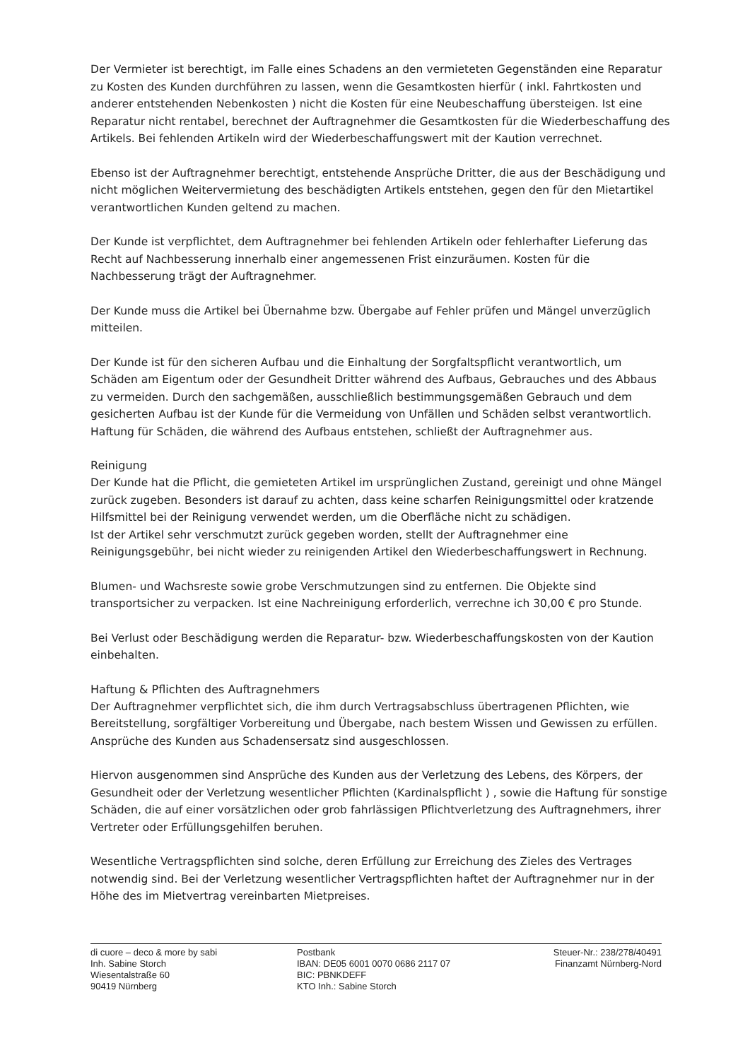Der Vermieter ist berechtigt, im Falle eines Schadens an den vermieteten Gegenständen eine Reparatur zu Kosten des Kunden durchführen zu lassen, wenn die Gesamtkosten hierfür ( inkl. Fahrtkosten und anderer entstehenden Nebenkosten ) nicht die Kosten für eine Neubeschaffung übersteigen. Ist eine Reparatur nicht rentabel, berechnet der Auftragnehmer die Gesamtkosten für die Wiederbeschaffung des Artikels. Bei fehlenden Artikeln wird der Wiederbeschaffungswert mit der Kaution verrechnet.
Ebenso ist der Auftragnehmer berechtigt, entstehende Ansprüche Dritter, die aus der Beschädigung und nicht möglichen Weitervermietung des beschädigten Artikels entstehen, gegen den für den Mietartikel verantwortlichen Kunden geltend zu machen.
Der Kunde ist verpflichtet, dem Auftragnehmer bei fehlenden Artikeln oder fehlerhafter Lieferung das Recht auf Nachbesserung innerhalb einer angemessenen Frist einzuräumen. Kosten für die Nachbesserung trägt der Auftragnehmer.
Der Kunde muss die Artikel bei Übernahme bzw. Übergabe auf Fehler prüfen und Mängel unverzüglich mitteilen.
Der Kunde ist für den sicheren Aufbau und die Einhaltung der Sorgfaltspflicht verantwortlich, um Schäden am Eigentum oder der Gesundheit Dritter während des Aufbaus, Gebrauches und des Abbaus zu vermeiden. Durch den sachgemäßen, ausschließlich bestimmungsgemäßen Gebrauch und dem gesicherten Aufbau ist der Kunde für die Vermeidung von Unfällen und Schäden selbst verantwortlich. Haftung für Schäden, die während des Aufbaus entstehen, schließt der Auftragnehmer aus.
Reinigung
Der Kunde hat die Pflicht, die gemieteten Artikel im ursprünglichen Zustand, gereinigt und ohne Mängel zurück zugeben. Besonders ist darauf zu achten, dass keine scharfen Reinigungsmittel oder kratzende Hilfsmittel bei der Reinigung verwendet werden, um die Oberfläche nicht zu schädigen.
Ist der Artikel sehr verschmutzt zurück gegeben worden, stellt der Auftragnehmer eine Reinigungsgebühr, bei nicht wieder zu reinigenden Artikel den Wiederbeschaffungswert in Rechnung.
Blumen- und Wachsreste sowie grobe Verschmutzungen sind zu entfernen. Die Objekte sind transportsicher zu verpacken. Ist eine Nachreinigung erforderlich, verrechne ich 30,00 € pro Stunde.
Bei Verlust oder Beschädigung werden die Reparatur- bzw. Wiederbeschaffungskosten von der Kaution einbehalten.
Haftung & Pflichten des Auftragnehmers
Der Auftragnehmer verpflichtet sich, die ihm durch Vertragsabschluss übertragenen Pflichten, wie Bereitstellung, sorgfältiger Vorbereitung und Übergabe, nach bestem Wissen und Gewissen zu erfüllen. Ansprüche des Kunden aus Schadensersatz sind ausgeschlossen.
Hiervon ausgenommen sind Ansprüche des Kunden aus der Verletzung des Lebens, des Körpers, der Gesundheit oder der Verletzung wesentlicher Pflichten (Kardinalspflicht ) , sowie die Haftung für sonstige Schäden, die auf einer vorsätzlichen oder grob fahrlässigen Pflichtverletzung des Auftragnehmers, ihrer Vertreter oder Erfüllungsgehilfen beruhen.
Wesentliche Vertragspflichten sind solche, deren Erfüllung zur Erreichung des Zieles des Vertrages notwendig sind. Bei der Verletzung wesentlicher Vertragspflichten haftet der Auftragnehmer nur in der Höhe des im Mietvertrag vereinbarten Mietpreises.
di cuore – deco & more by sabi
Inh. Sabine Storch
Wiesentalstraße 60
90419 Nürnberg
Postbank
IBAN: DE05 6001 0070 0686 2117 07
BIC: PBNKDEFF
KTO Inh.: Sabine Storch
Steuer-Nr.: 238/278/40491
Finanzamt Nürnberg-Nord